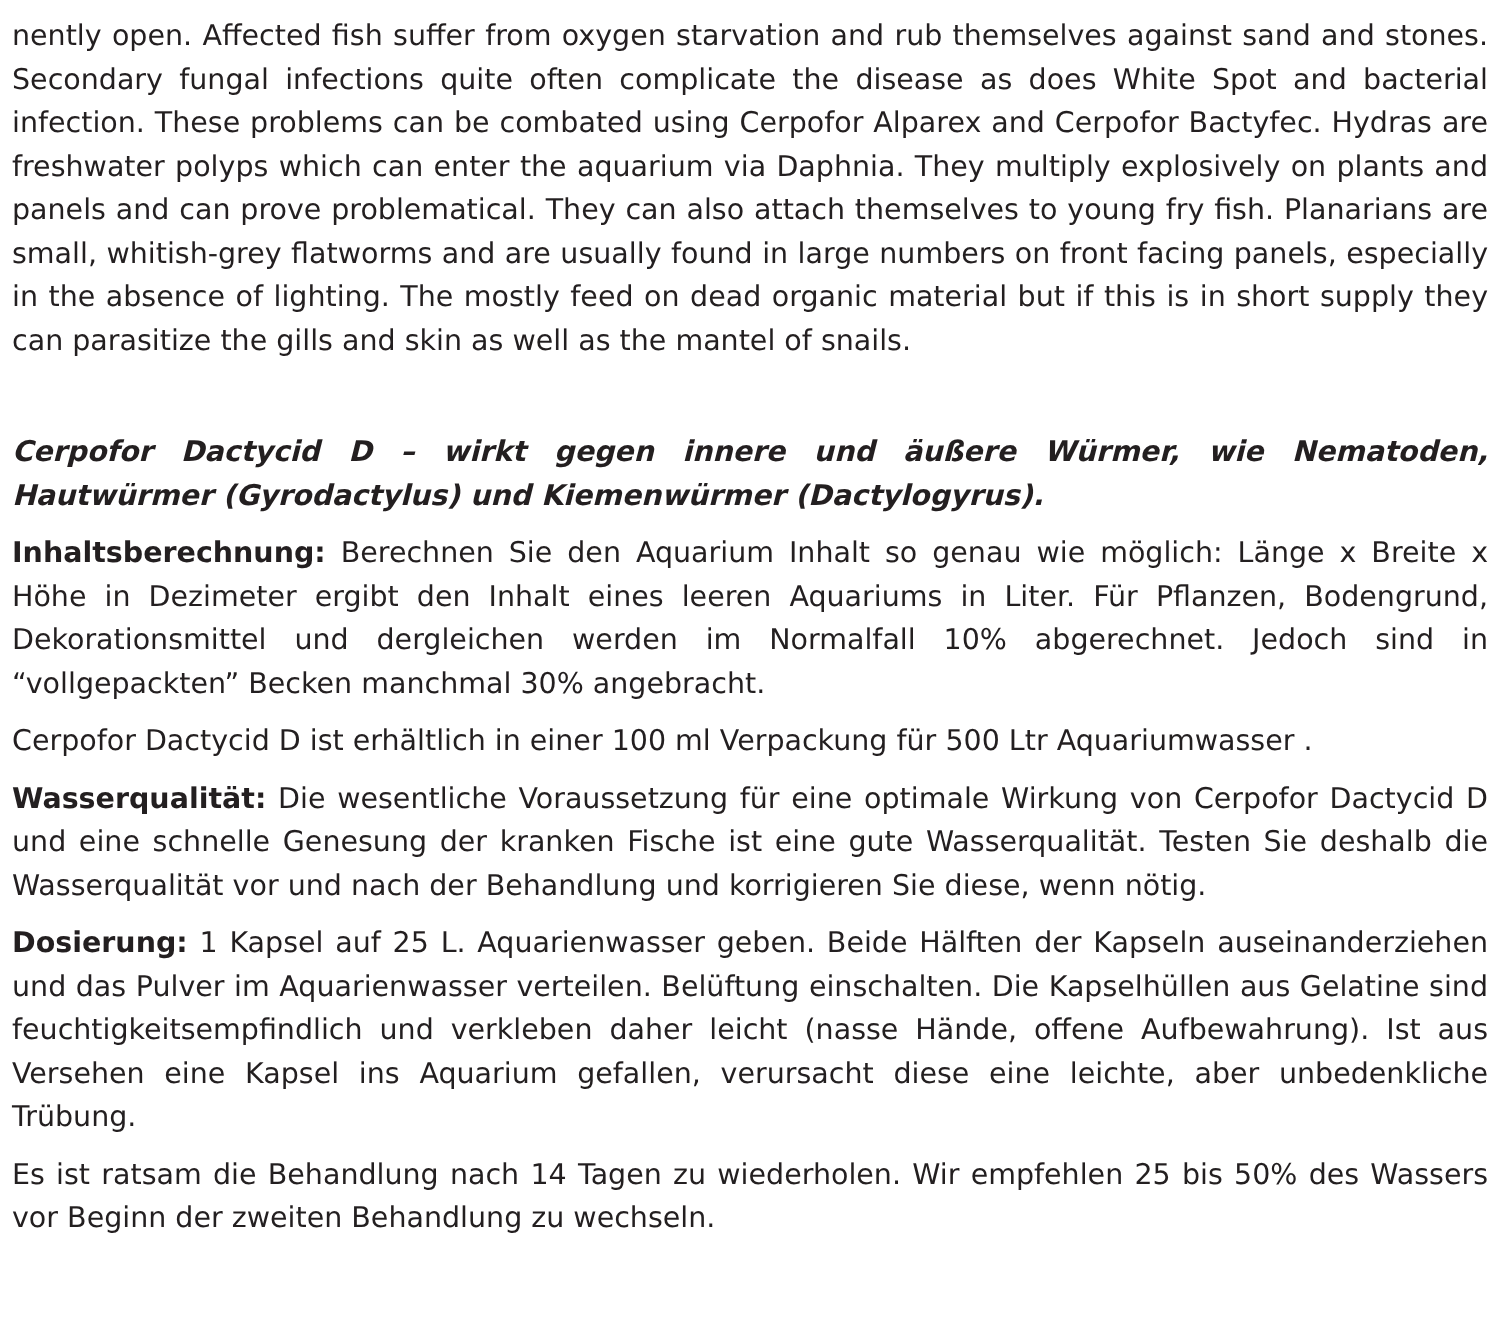nently open. Affected fish suffer from oxygen starvation and rub themselves against sand and stones. Secondary fungal infections quite often complicate the disease as does White Spot and bacterial infection. These problems can be combated using Cerpofor Alparex and Cerpofor Bactyfec. Hydras are freshwater polyps which can enter the aquarium via Daphnia. They multiply explosively on plants and panels and can prove problematical. They can also attach themselves to young fry fish. Planarians are small, whitish-grey flatworms and are usually found in large numbers on front facing panels, especially in the absence of lighting. The mostly feed on dead organic material but if this is in short supply they can parasitize the gills and skin as well as the mantel of snails.
Cerpofor Dactycid D – wirkt gegen innere und äußere Würmer, wie Nematoden, Hautwürmer (Gyrodactylus) und Kiemenwürmer (Dactylogyrus).
Inhaltsberechnung: Berechnen Sie den Aquarium Inhalt so genau wie möglich: Länge x Breite x Höhe in Dezimeter ergibt den Inhalt eines leeren Aquariums in Liter. Für Pflanzen, Bodengrund, Dekorationsmittel und dergleichen werden im Normalfall 10% abgerechnet. Jedoch sind in “vollgepackten” Becken manchmal 30% angebracht.
Cerpofor Dactycid D ist erhältlich in einer 100 ml Verpackung für 500 Ltr Aquariumwasser .
Wasserqualität: Die wesentliche Voraussetzung für eine optimale Wirkung von Cerpofor Dactycid D und eine schnelle Genesung der kranken Fische ist eine gute Wasserqualität. Testen Sie deshalb die Wasserqualität vor und nach der Behandlung und korrigieren Sie diese, wenn nötig.
Dosierung: 1 Kapsel auf 25 L. Aquarienwasser geben. Beide Hälften der Kapseln auseinanderziehen und das Pulver im Aquarienwasser verteilen. Belüftung einschalten. Die Kapselhüllen aus Gelatine sind feuchtigkeitsempfindlich und verkleben daher leicht (nasse Hände, offene Aufbewahrung). Ist aus Versehen eine Kapsel ins Aquarium gefallen, verursacht diese eine leichte, aber unbedenkliche Trübung.
Es ist ratsam die Behandlung nach 14 Tagen zu wiederholen. Wir empfehlen 25 bis 50% des Wassers vor Beginn der zweiten Behandlung zu wechseln.